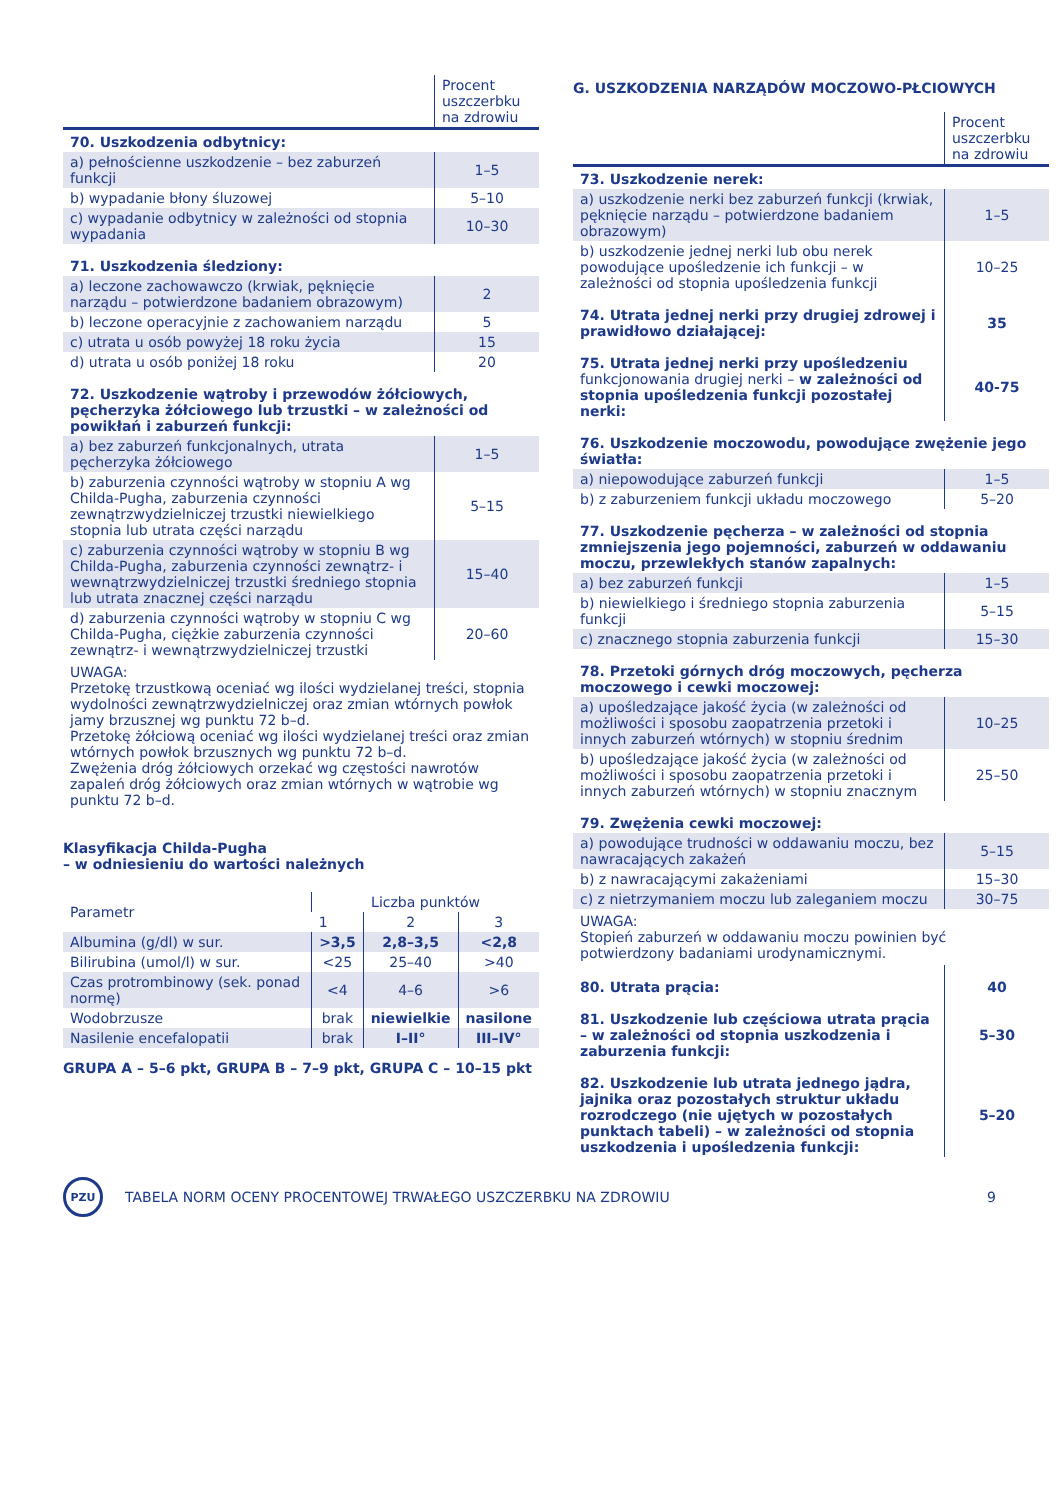| | Procent uszczerbku na zdrowiu |
| 70. Uszkodzenia odbytnicy: | |
| a) pełnościenne uszkodzenie – bez zaburzeń funkcji | 1–5 |
| b) wypadanie błony śluzowej | 5–10 |
| c) wypadanie odbytnicy w zależności od stopnia wypadania | 10–30 |
| 71. Uszkodzenia śledziony: | |
| a) leczone zachowawczo (krwiak, pęknięcie narządu – potwierdzone badaniem obrazowym) | 2 |
| b) leczone operacyjnie z zachowaniem narządu | 5 |
| c) utrata u osób powyżej 18 roku życia | 15 |
| d) utrata u osób poniżej 18 roku | 20 |
| 72. Uszkodzenie wątroby i przewodów żółciowych, pęcherzyka żółciowego lub trzustki – w zależności od powikłań i zaburzeń funkcji: | |
| a) bez zaburzeń funkcjonalnych, utrata pęcherzyka żółciowego | 1–5 |
| b) zaburzenia czynności wątroby w stopniu A wg Childa-Pugha, zaburzenia czynności zewnątrzwydzielniczej trzustki niewielkiego stopnia lub utrata części narządu | 5–15 |
| c) zaburzenia czynności wątroby w stopniu B wg Childa-Pugha, zaburzenia czynności zewnątrz- i wewnątrzwydzielniczej trzustki średniego stopnia lub utrata znacznej części narządu | 15–40 |
| d) zaburzenia czynności wątroby w stopniu C wg Childa-Pugha, ciężkie zaburzenia czynności zewnątrz- i wewnątrzwydzielniczej trzustki | 20–60 |
UWAGA:
Przetokę trzustkową oceniać wg ilości wydzielanej treści, stopnia wydolności zewnątrzwydzielniczej oraz zmian wtórnych powłok jamy brzusznej wg punktu 72 b–d.
Przetokę żółciową oceniać wg ilości wydzielanej treści oraz zmian wtórnych powłok brzusznych wg punktu 72 b–d.
Zwężenia dróg żółciowych orzekać wg częstości nawrotów zapaleń dróg żółciowych oraz zmian wtórnych w wątrobie wg punktu 72 b–d.
Klasyfikacja Childa-Pugha
– w odniesieniu do wartości należnych
| Parametr | Liczba punktów | | |
| --- | --- | --- | --- |
| | 1 | 2 | 3 |
| Albumina (g/dl) w sur. | >3,5 | 2,8–3,5 | <2,8 |
| Bilirubina (umol/l) w sur. | <25 | 25–40 | >40 |
| Czas protrombinowy (sek. ponad normę) | <4 | 4–6 | >6 |
| Wodobrzusze | brak | niewielkie | nasilone |
| Nasilenie encefalopatii | brak | I–II° | III–IV° |
GRUPA A – 5–6 pkt, GRUPA B – 7–9 pkt, GRUPA C – 10–15 pkt
G. USZKODZENIA NARZĄDÓW MOCZOWO-PŁCIOWYCH
| | Procent uszczerbku na zdrowiu |
| 73. Uszkodzenie nerek: | |
| a) uszkodzenie nerki bez zaburzeń funkcji (krwiak, pęknięcie narządu – potwierdzone badaniem obrazowym) | 1–5 |
| b) uszkodzenie jednej nerki lub obu nerek powodujące upośledzenie ich funkcji – w zależności od stopnia upośledzenia funkcji | 10–25 |
| 74. Utrata jednej nerki przy drugiej zdrowej i prawidłowo działającej: | 35 |
| 75. Utrata jednej nerki przy upośledzeniu funkcjonowania drugiej nerki – w zależności od stopnia upośledzenia funkcji pozostałej nerki: | 40-75 |
| 76. Uszkodzenie moczowodu, powodujące zwężenie jego światła: | |
| a) niepowodujące zaburzeń funkcji | 1–5 |
| b) z zaburzeniem funkcji układu moczowego | 5–20 |
| 77. Uszkodzenie pęcherza – w zależności od stopnia zmniejszenia jego pojemności, zaburzeń w oddawaniu moczu, przewlekłych stanów zapalnych: | |
| a) bez zaburzeń funkcji | 1–5 |
| b) niewielkiego i średniego stopnia zaburzenia funkcji | 5–15 |
| c) znacznego stopnia zaburzenia funkcji | 15–30 |
| 78. Przetoki górnych dróg moczowych, pęcherza moczowego i cewki moczowej: | |
| a) upośledzające jakość życia (w zależności od możliwości i sposobu zaopatrzenia przetoki i innych zaburzeń wtórnych) w stopniu średnim | 10–25 |
| b) upośledzające jakość życia (w zależności od możliwości i sposobu zaopatrzenia przetoki i innych zaburzeń wtórnych) w stopniu znacznym | 25–50 |
| 79. Zwężenia cewki moczowej: | |
| a) powodujące trudności w oddawaniu moczu, bez nawracających zakażeń | 5–15 |
| b) z nawracającymi zakażeniami | 15–30 |
| c) z nietrzymaniem moczu lub zaleganiem moczu | 30–75 |
UWAGA:
Stopień zaburzeń w oddawaniu moczu powinien być potwierdzony badaniami urodynamicznymi.
| 80. Utrata prącia: | 40 |
| 81. Uszkodzenie lub częściowa utrata prącia – w zależności od stopnia uszkodzenia i zaburzenia funkcji: | 5–30 |
| 82. Uszkodzenie lub utrata jednego jądra, jajnika oraz pozostałych struktur układu rozrodczego (nie ujętych w pozostałych punktach tabeli) – w zależności od stopnia uszkodzenia i upośledzenia funkcji: | 5–20 |
PZU
TABELA NORM OCENY PROCENTOWEJ TRWAŁEGO USZCZERBKU NA ZDROWIU 9